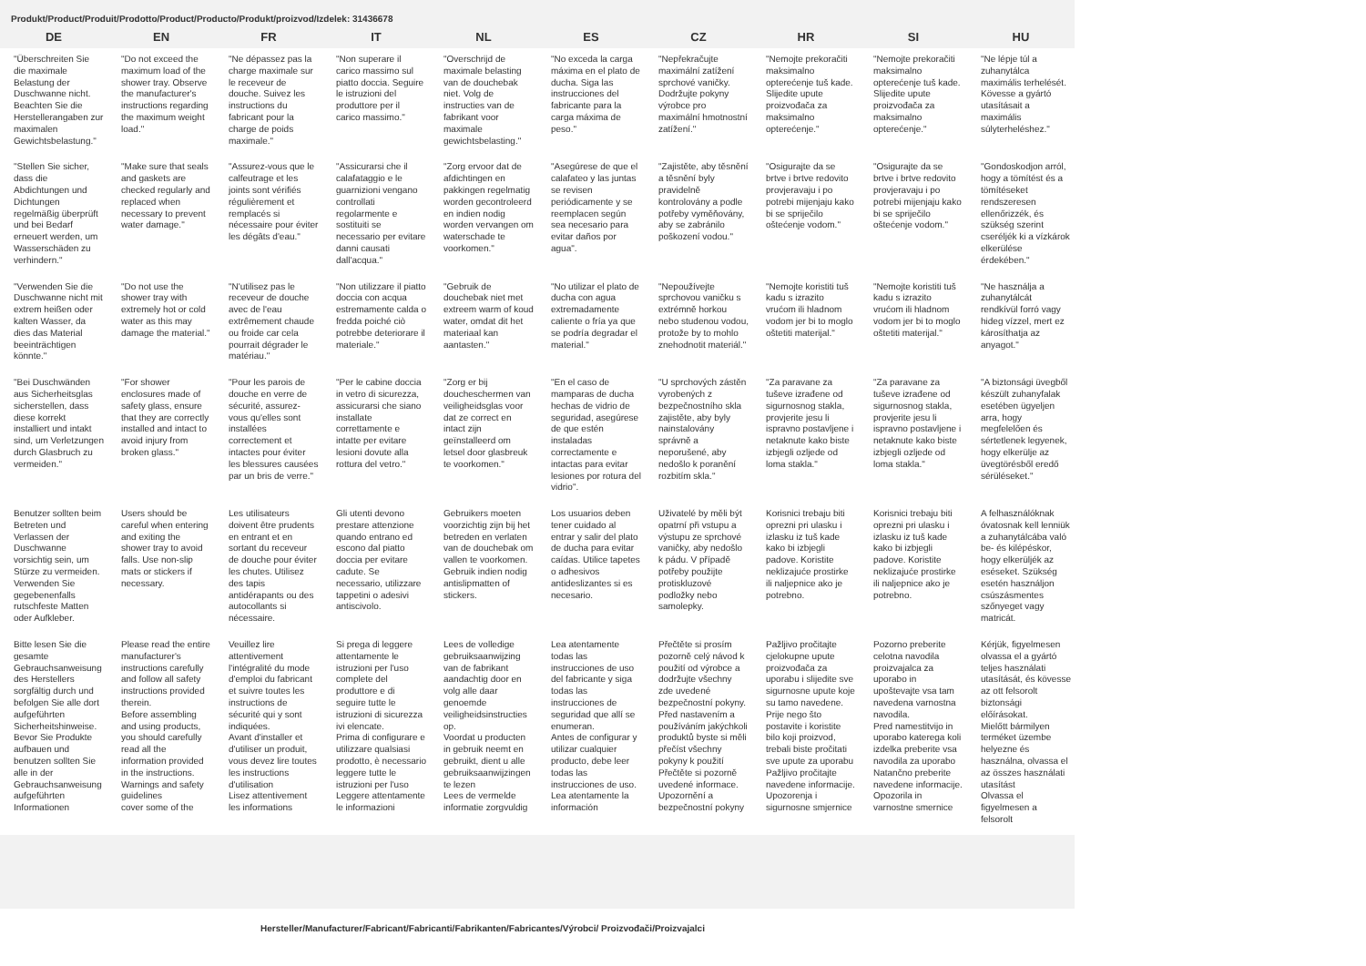Produkt/Product/Produit/Prodotto/Product/Producto/Produkt/proizvod/Izdelek: 31436678
| DE | EN | FR | IT | NL | ES | CZ | HR | SI | HU |
| --- | --- | --- | --- | --- | --- | --- | --- | --- | --- |
| "Überschreiten Sie die maximale Belastung der Duschwanne nicht. Beachten Sie die Herstellerangaben zur maximalen Gewichtsbelastung." | "Do not exceed the maximum load of the shower tray. Observe the manufacturer's instructions regarding the maximum weight load." | "Ne dépassez pas la charge maximale sur le receveur de douche. Suivez les instructions du fabricant pour la charge de poids maximale." | "Non superare il carico massimo sul piatto doccia. Seguire le istruzioni del produttore per il carico massimo." | "Overschrijd de maximale belasting van de douchebak niet. Volg de instructies van de fabrikant voor maximale gewichtsbelasting." | "No exceda la carga máxima en el plato de ducha. Siga las instrucciones del fabricante para la carga máxima de peso." | "Nepřekračujte maximální zatížení sprchové vaničky. Dodržujte pokyny výrobce pro maximální hmotnostní zatížení." | "Nemojte prekoračiti maksimalno opterećenje tuš kade. Slijedite upute proizvođača za maksimalno opterećenje." | "Nemojte prekoračiti maksimalno opterećenje tuš kade. Slijedite upute proizvođača za maksimalno opterećenje." | "Ne lépje túl a zuhanytálca maximális terhelését. Kövesse a gyártó utasításait a maximális súlyterheléshez." |
| "Stellen Sie sicher, dass die Abdichtungen und Dichtungen regelmäßig überprüft und bei Bedarf erneuert werden, um Wasserschäden zu verhindern." | "Make sure that seals and gaskets are checked regularly and replaced when necessary to prevent water damage." | "Assurez-vous que le calfeutrage et les joints sont vérifiés régulièrement et remplacés si nécessaire pour éviter les dégâts d'eau." | "Assicurarsi che il calafataggio e le guarnizioni vengano controllati regolarmente e sostituiti se necessario per evitare danni causati dall'acqua." | "Zorg ervoor dat de afdichtingen en pakkingen regelmatig worden gecontroleerd en indien nodig worden vervangen om waterschade te voorkomen." | "Asegúrese de que el calafateo y las juntas se revisen periódicamente y se reemplacen según sea necesario para evitar daños por agua". | "Zajistěte, aby těsnění a těsnění byly pravidelně kontrolovány a podle potřeby vyměňovány, aby se zabránilo poškození vodou." | "Osigurajte da se brtve i brtve redovito provjeravaju i po potrebi mijenjaju kako bi se spriječilo oštećenje vodom." | "Osigurajte da se brtve i brtve redovito provjeravaju i po potrebi mijenjaju kako bi se spriječilo oštećenje vodom." | "Gondoskodjon arról, hogy a tömítést és a tömítéseket rendszeresen ellenőrizzék, és szükség szerint cseréljék ki a vízkárok elkerülése érdekében." |
| "Verwenden Sie die Duschwanne nicht mit extrem heißen oder kalten Wasser, da dies das Material beeinträchtigen könnte." | "Do not use the shower tray with extremely hot or cold water as this may damage the material." | "N'utilisez pas le receveur de douche avec de l'eau extrêmement chaude ou froide car cela pourrait dégrader le matériau." | "Non utilizzare il piatto doccia con acqua estremamente calda o fredda poiché ciò potrebbe deteriorare il materiale." | "Gebruik de douchebak niet met extreem warm of koud water, omdat dit het materiaal kan aantasten." | "No utilizar el plato de ducha con agua extremadamente caliente o fría ya que se podría degradar el material." | "Nepoužívejte sprchovou vaničku s extrémně horkou nebo studenou vodou, protože by to mohlo znehodnotit materiál." | "Nemojte koristiti tuš kadu s izrazito vrućom ili hladnom vodom jer bi to moglo oštetiti materijal." | "Nemojte koristiti tuš kadu s izrazito vrućom ili hladnom vodom jer bi to moglo oštetiti materijal." | "Ne használja a zuhanytálcát rendkívül forró vagy hideg vízzel, mert ez károsíthatja az anyagot." |
| "Bei Duschwänden aus Sicherheitsglas sicherstellen, dass diese korrekt installiert und intakt sind, um Verletzungen durch Glasbruch zu vermeiden." | "For shower enclosures made of safety glass, ensure that they are correctly installed and intact to avoid injury from broken glass." | "Pour les parois de douche en verre de sécurité, assurez-vous qu'elles sont installées correctement et intactes pour éviter les blessures causées par un bris de verre." | "Per le cabine doccia in vetro di sicurezza, assicurarsi che siano installate correttamente e intatte per evitare lesioni dovute alla rottura del vetro." | "Zorg er bij doucheschermen van veiligheidsglas voor dat ze correct en intact zijn geïnstalleerd om letsel door glasbreuk te voorkomen." | "En el caso de mamparas de ducha hechas de vidrio de seguridad, asegúrese de que estén instaladas correctamente e intactas para evitar lesiones por rotura del vidrio". | "U sprchových zástěn vyrobených z bezpečnostního skla zajistěte, aby byly nainstalovány správně a neporušené, aby nedošlo k poranění rozbitím skla." | "Za paravane za tuševe izrađene od sigurnosnog stakla, provjerite jesu li ispravno postavljene i netaknute kako biste izbjegli ozljede od loma stakla." | "Za paravane za tuševe izrađene od sigurnosnog stakla, provjerite jesu li ispravno postavljene i netaknute kako biste izbjegli ozljede od loma stakla." | "A biztonsági üvegből készült zuhanyfalak esetében ügyeljen arra, hogy megfelelően és sértetlenek legyenek, hogy elkerülje az üvegtörésből eredő sérüléseket." |
| Benutzer sollten beim Betreten und Verlassen der Duschwanne vorsichtig sein, um Stürze zu vermeiden. Verwenden Sie gegebenenfalls rutschfeste Matten oder Aufkleber. | Users should be careful when entering and exiting the shower tray to avoid falls. Use non-slip mats or stickers if necessary. | Les utilisateurs doivent être prudents en entrant et en sortant du receveur de douche pour éviter les chutes. Utilisez des tapis antidérapants ou des autocollants si nécessaire. | Gli utenti devono prestare attenzione quando entrano ed escono dal piatto doccia per evitare cadute. Se necessario, utilizzare tappetini o adesivi antiscivolo. | Gebruikers moeten voorzichtig zijn bij het betreden en verlaten van de douchebak om vallen te voorkomen. Gebruik indien nodig antislipmatten of stickers. | Los usuarios deben tener cuidado al entrar y salir del plato de ducha para evitar caídas. Utilice tapetes o adhesivos antideslizantes si es necesario. | Uživatelé by měli být opatrní při vstupu a výstupu ze sprchové vaničky, aby nedošlo k pádu. V případě potřeby použijte protiskluzové podložky nebo samolepky. | Korisnici trebaju biti oprezni pri ulasku i izlasku iz tuš kade kako bi izbjegli padove. Koristite neklizajuće prostirke ili naljepnice ako je potrebno. | Korisnici trebaju biti oprezni pri ulasku i izlasku iz tuš kade kako bi izbjegli padove. Koristite neklizajuće prostirke ili naljepnice ako je potrebno. | A felhasználóknak óvatosnak kell lenniük a zuhanytálcába való be- és kilépéskor, hogy elkerüljék az eséseket. Szükség esetén használjon csúszásmentes szőnyeget vagy matricát. |
| Bitte lesen Sie die gesamte Gebrauchsanweisung des Herstellers sorgfältig durch und befolgen Sie alle dort aufgeführten Sicherheitshinweise. Bevor Sie Produkte aufbauen und benutzen sollten Sie alle in der Gebrauchsanweisung aufgeführten Informationen | Please read the entire manufacturer's instructions carefully and follow all safety instructions provided therein. Before assembling and using products, you should carefully read all the information provided in the instructions. Warnings and safety guidelines cover some of the | Veuillez lire attentivement l'intégralité du mode d'emploi du fabricant et suivre toutes les instructions de sécurité qui y sont indiquées. Avant d'installer et d'utiliser un produit, vous devez lire toutes les instructions d'utilisation Lisez attentivement les informations | Si prega di leggere attentamente le istruzioni per l'uso complete del produttore e di seguire tutte le istruzioni di sicurezza ivi elencate. Prima di configurare e utilizzare qualsiasi prodotto, è necessario leggere tutte le istruzioni per l'uso Leggere attentamente le informazioni | Lees de volledige gebruiksaanwijzing van de fabrikant aandachtig door en volg alle daar genoemde veiligheidsinstructies op. Voordat u producten in gebruik neemt en gebruikt, dient u alle gebruiksaanwijzingen te lezen Lees de vermelde informatie zorgvuldig | Lea atentamente todas las instrucciones de uso del fabricante y siga todas las instrucciones de seguridad que allí se enumeran. Antes de configurar y utilizar cualquier producto, debe leer todas las instrucciones de uso. Lea atentamente la información | Přečtěte si prosím pozorně celý návod k použití od výrobce a dodržujte všechny zde uvedené bezpečnostní pokyny. Před nastavením a používáním jakýchkoli produktů byste si měli přečíst všechny pokyny k použití Přečtěte si pozorně uvedené informace. Upozornění a bezpečnostní pokyny | Pažljivo pročitajte cjelokupne upute proizvođača za uporabu i slijedite sve sigurnosne upute koje su tamo navedene. Prije nego što postavite i koristite bilo koji proizvod, trebali biste pročitati sve upute za uporabu Pažljivo pročitajte navedene informacije. Upozorenja i sigurnosne smjernice | Pozorno preberite celotna navodila proizvajalca za uporabo in upoštevajte vsa tam navedena varnostna navodila. Pred namestitvijo in uporabo katerega koli izdelka preberite vsa navodila za uporabo Natančno preberite navedene informacije. Opozorila in varnostne smernice | Kérjük, figyelmesen olvassa el a gyártó teljes használati utasítását, és kövesse az ott felsorolt biztonsági előírásokat. Mielőtt bármilyen terméket üzembe helyezne és használna, olvassa el az összes használati utasítást Olvassa el figyelmesen a felsorolt |
Hersteller/Manufacturer/Fabricant/Fabricanti/Fabrikanten/Fabricantes/Výrobci/ Proizvođači/Proizvajalci